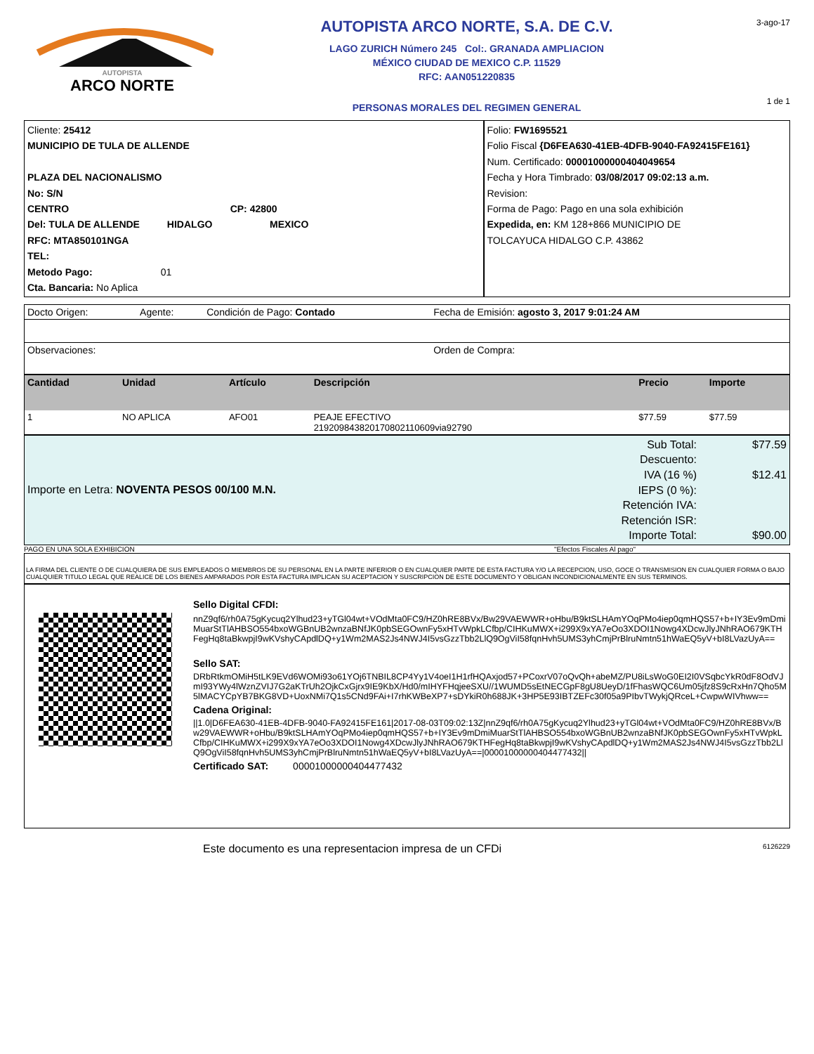AUTOPISTA
ARCO NORTE
AUTOPISTA ARCO NORTE, S.A. DE C.V.
LAGO ZURICH Número 245 Col:. GRANADA AMPLIACION
MÉXICO CIUDAD DE MEXICO C.P. 11529
RFC: AAN051220835
PERSONAS MORALES DEL REGIMEN GENERAL
3-ago-17
1 de 1
| Cliente: 25412 MUNICIPIO DE TULA DE ALLENDE PLAZA DEL NACIONALISMO No: S/N CENTRO CP: 42800 Del: TULA DE ALLENDE HIDALGO MEXICO RFC: MTA850101NGA TEL: Metodo Pago: 01 Cta. Bancaria: No Aplica | Folio: FW1695521 Folio Fiscal {D6FEA630-41EB-4DFB-9040-FA92415FE161} Num. Certificado: 00001000000404049654 Fecha y Hora Timbrado: 03/08/2017 09:02:13 a.m. Revision: Forma de Pago: Pago en una sola exhibición Expedida, en: KM 128+866 MUNICIPIO DE TOLCAYUCA HIDALGO C.P. 43862 |
| Docto Origen: | Agente: | Condición de Pago: Contado | Fecha de Emisión: agosto 3, 2017 9:01:24 AM |
| Observaciones: | | | Orden de Compra: |
| Cantidad | Unidad | Artículo | Descripción | Precio | Importe |
| --- | --- | --- | --- | --- | --- |
| 1 | NO APLICA | AFO01 | PEAJE EFECTIVO 21920984382017080211060​9via92790 | $77.59 | $77.59 |
| Importe en Letra: NOVENTA PESOS 00/100 M.N. | Sub Total: Descuento: IVA (16 %) IEPS (0 %): Retención IVA: Retención ISR: Importe Total: | $77.59 $12.41 $90.00 |
PAGO EN UNA SOLA EXHIBICION "Efectos Fiscales Al pago"
LA FIRMA DEL CLIENTE O DE CUALQUIERA DE SUS EMPLEADOS O MIEMBROS DE SU PERSONAL EN LA PARTE INFERIOR O EN CUALQUIER PARTE DE ESTA FACTURA Y/O LA RECEPCION, USO, GOCE O TRANSMISION EN CUALQUIER FORMA O BAJO CUALQUIER TITULO LEGAL QUE REALICE DE LOS BIENES AMPARADOS POR ESTA FACTURA IMPLICAN SU ACEPTACION Y SUSCRIPCION DE ESTE DOCUMENTO Y OBLIGAN INCONDICIONALMENTE EN SUS TERMINOS.
Sello Digital CFDI:
nnZ9qf6/rh0A75gKycuq2Ylhud23+yTGl04wt+VOdMta0FC9/HZ0hRE8BVx/Bw29VAEWWR+oHbu/B9ktSLHAmYOqPMo4iep0qmHQS57+b+IY3Ev9mDmiMuarStTlAHBSO554bxoWGBnUB2wnzaBNfJK0pbSEGOwnFy5xHTvWpkLCfbp/CIHKuMWX+i299X9xYA7eOo3XDOI1Nowg4XDcwJlyJNhRAO679KTHFegHq8taBkwpjI9wKVshyCApdlDQ+y1Wm2MAS2Js4NWJ4I5vsGzzTbb2LlQ9OgViI58fqnHvh5UMS3yhCmjPrBlruNmtn51hWaEQ5yV+bI8LVazUyA==
Sello SAT:
DRbRtkmOMiH5tLK9EVd6WOMi93o61YOj6TNBIL8CP4Yy1V4oeI1H1rfHQAxjod57+PCoxrV07oQvQh+abeMZ/PU8iLsWoG0EI2I0VSqbcYkR0dF8OdVJmI93YWy4lWznZVIJ7G2aKTrUh2OjkCxGjrx9IE9KbX/Hd0/mIHYFHqjeeSXU//1WUMD5sEtNECGpF8gU8UeyD/1fFhasWQC6Um05jfz8S9cRxHn7Qho5M5lMACYCpYB7BKG8VD+UoxNMi7Q1s5CNd9FAi+I7rhKWBeXP7+sDYkiR0h688JK+3HP5E93IBTZEFc30f05a9PIbvTWykjQRceL+CwpwWIVhww==
Cadena Original:
||1.0|D6FEA630-41EB-4DFB-9040-FA92415FE161|2017-08-03T09:02:13Z|nnZ9qf6/rh0A75gKycuq2Ylhud23+yTGl04wt+VOdMta0FC9/HZ0hRE8BVx/Bw29VAEWWR+oHbu/B9ktSLHAmYOqPMo4iep0qmHQS57+b+IY3Ev9mDmiMuarStTlAHBSO554bxoWGBnUB2wnzaBNfJK0pbSEGOwnFy5xHTvWpkLCfbp/CIHKuMWX+i299X9xYA7eOo3XDOI1Nowg4XDcwJlyJNhRAO679KTHFegHq8taBkwpjI9wKVshyCApdlDQ+y1Wm2MAS2Js4NWJ4I5vsGzzTbb2LlQ9OgViI58fqnHvh5UMS3yhCmjPrBlruNmtn51hWaEQ5yV+bI8LVazUyA==|00001000000404477432||
Certificado SAT: 00001000000404477432
Este documento es una representacion impresa de un CFDi 6126229